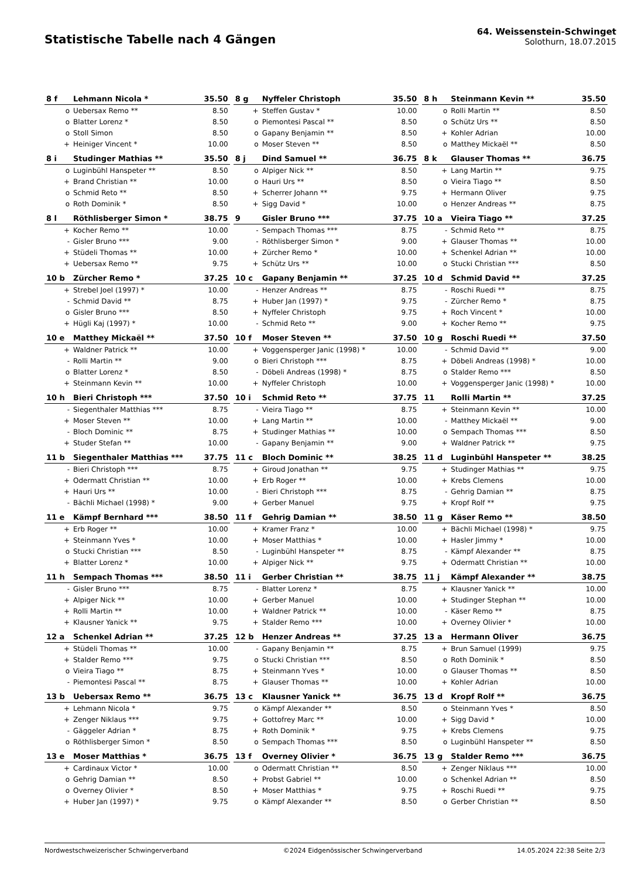Statistische Tabelle nach 4 Gängen
64. Weissenstein-Schwinget
Solothurn, 18.07.2015
| 8 f | Lehmann Nicola * | 35.50 |
| --- | --- | --- |
| o | Uebersax Remo ** | 8.50 |
| o | Blatter Lorenz * | 8.50 |
| o | Stoll Simon | 8.50 |
| + | Heiniger Vincent * | 10.00 |
| 8 g | Nyffeler Christoph | 35.50 |
| --- | --- | --- |
| + | Steffen Gustav * | 10.00 |
| o | Piemontesi Pascal ** | 8.50 |
| o | Gapany Benjamin ** | 8.50 |
| o | Moser Steven ** | 8.50 |
| 8 h | Steinmann Kevin ** | 35.50 |
| --- | --- | --- |
| o | Rolli Martin ** | 8.50 |
| o | Schütz Urs ** | 8.50 |
| + | Kohler Adrian | 10.00 |
| o | Matthey Mickaël ** | 8.50 |
| 8 i | Studinger Mathias ** | 35.50 |
| --- | --- | --- |
| o | Luginbühl Hanspeter ** | 8.50 |
| + | Brand Christian ** | 10.00 |
| o | Schmid Reto ** | 8.50 |
| o | Roth Dominik * | 8.50 |
| 8 j | Dind Samuel ** | 36.75 |
| --- | --- | --- |
| o | Alpiger Nick ** | 8.50 |
| o | Hauri Urs ** | 8.50 |
| + | Scherrer Johann ** | 9.75 |
| + | Sigg David * | 10.00 |
| 8 k | Glauser Thomas ** | 36.75 |
| --- | --- | --- |
| + | Lang Martin ** | 9.75 |
| o | Vieira Tiago ** | 8.50 |
| + | Hermann Oliver | 9.75 |
| o | Henzer Andreas ** | 8.75 |
| 8 l | Röthlisberger Simon * | 38.75 |
| --- | --- | --- |
| + | Kocher Remo ** | 10.00 |
| - | Gisler Bruno *** | 9.00 |
| + | Stüdeli Thomas ** | 10.00 |
| + | Uebersax Remo ** | 9.75 |
| 9 | Gisler Bruno *** | 37.75 |
| --- | --- | --- |
| - | Sempach Thomas *** | 8.75 |
| - | Röthlisberger Simon * | 9.00 |
| + | Zürcher Remo * | 10.00 |
| + | Schütz Urs ** | 10.00 |
| 10 a | Vieira Tiago ** | 37.25 |
| --- | --- | --- |
| - | Schmid Reto ** | 8.75 |
| + | Glauser Thomas ** | 10.00 |
| + | Schenkel Adrian ** | 10.00 |
| o | Stucki Christian *** | 8.50 |
| 10 b | Zürcher Remo * | 37.25 |
| --- | --- | --- |
| + | Strebel Joel (1997) * | 10.00 |
| - | Schmid David ** | 8.75 |
| o | Gisler Bruno *** | 8.50 |
| + | Hügli Kaj (1997) * | 10.00 |
| 10 c | Gapany Benjamin ** | 37.25 |
| --- | --- | --- |
| - | Henzer Andreas ** | 8.75 |
| + | Huber Jan (1997) * | 9.75 |
| + | Nyffeler Christoph | 9.75 |
| - | Schmid Reto ** | 9.00 |
| 10 d | Schmid David ** | 37.25 |
| --- | --- | --- |
| - | Roschi Ruedi ** | 8.75 |
| - | Zürcher Remo * | 8.75 |
| + | Roch Vincent * | 10.00 |
| + | Kocher Remo ** | 9.75 |
| 10 e | Matthey Mickaël ** | 37.50 |
| --- | --- | --- |
| + | Waldner Patrick ** | 10.00 |
| - | Rolli Martin ** | 9.00 |
| o | Blatter Lorenz * | 8.50 |
| + | Steinmann Kevin ** | 10.00 |
| 10 f | Moser Steven ** | 37.50 |
| --- | --- | --- |
| + | Voggensperger Janic (1998) * | 10.00 |
| o | Bieri Christoph *** | 8.75 |
| - | Döbeli Andreas (1998) * | 8.75 |
| + | Nyffeler Christoph | 10.00 |
| 10 g | Roschi Ruedi ** | 37.50 |
| --- | --- | --- |
| - | Schmid David ** | 9.00 |
| + | Döbeli Andreas (1998) * | 10.00 |
| o | Stalder Remo *** | 8.50 |
| + | Voggensperger Janic (1998) * | 10.00 |
| 10 h | Bieri Christoph *** | 37.50 |
| --- | --- | --- |
| - | Siegenthaler Matthias *** | 8.75 |
| + | Moser Steven ** | 10.00 |
| - | Bloch Dominic ** | 8.75 |
| + | Studer Stefan ** | 10.00 |
| 10 i | Schmid Reto ** | 37.75 |
| --- | --- | --- |
| - | Vieira Tiago ** | 8.75 |
| + | Lang Martin ** | 10.00 |
| + | Studinger Mathias ** | 10.00 |
| - | Gapany Benjamin ** | 9.00 |
| 11 | Rolli Martin ** | 37.25 |
| --- | --- | --- |
| + | Steinmann Kevin ** | 10.00 |
| - | Matthey Mickaël ** | 9.00 |
| o | Sempach Thomas *** | 8.50 |
| + | Waldner Patrick ** | 9.75 |
| 11 b | Siegenthaler Matthias *** | 37.75 |
| --- | --- | --- |
| - | Bieri Christoph *** | 8.75 |
| + | Odermatt Christian ** | 10.00 |
| + | Hauri Urs ** | 10.00 |
| - | Bächli Michael (1998) * | 9.00 |
| 11 c | Bloch Dominic ** | 38.25 |
| --- | --- | --- |
| + | Giroud Jonathan ** | 9.75 |
| + | Erb Roger ** | 10.00 |
| - | Bieri Christoph *** | 8.75 |
| + | Gerber Manuel | 9.75 |
| 11 d | Luginbühl Hanspeter ** | 38.25 |
| --- | --- | --- |
| + | Studinger Mathias ** | 9.75 |
| + | Krebs Clemens | 10.00 |
| - | Gehrig Damian ** | 8.75 |
| + | Kropf Rolf ** | 9.75 |
| 11 e | Kämpf Bernhard *** | 38.50 |
| --- | --- | --- |
| + | Erb Roger ** | 10.00 |
| + | Steinmann Yves * | 10.00 |
| o | Stucki Christian *** | 8.50 |
| + | Blatter Lorenz * | 10.00 |
| 11 f | Gehrig Damian ** | 38.50 |
| --- | --- | --- |
| + | Kramer Franz * | 10.00 |
| + | Moser Matthias * | 10.00 |
| - | Luginbühl Hanspeter ** | 8.75 |
| + | Alpiger Nick ** | 9.75 |
| 11 g | Käser Remo ** | 38.50 |
| --- | --- | --- |
| + | Bächli Michael (1998) * | 9.75 |
| + | Hasler Jimmy * | 10.00 |
| - | Kämpf Alexander ** | 8.75 |
| + | Odermatt Christian ** | 10.00 |
| 11 h | Sempach Thomas *** | 38.50 |
| --- | --- | --- |
| - | Gisler Bruno *** | 8.75 |
| + | Alpiger Nick ** | 10.00 |
| + | Rolli Martin ** | 10.00 |
| + | Klausner Yanick ** | 9.75 |
| 11 i | Gerber Christian ** | 38.75 |
| --- | --- | --- |
| - | Blatter Lorenz * | 8.75 |
| + | Gerber Manuel | 10.00 |
| + | Waldner Patrick ** | 10.00 |
| + | Stalder Remo *** | 10.00 |
| 11 j | Kämpf Alexander ** | 38.75 |
| --- | --- | --- |
| + | Klausner Yanick ** | 10.00 |
| + | Studinger Stephan ** | 10.00 |
| - | Käser Remo ** | 8.75 |
| + | Overney Olivier * | 10.00 |
| 12 a | Schenkel Adrian ** | 37.25 |
| --- | --- | --- |
| + | Stüdeli Thomas ** | 10.00 |
| + | Stalder Remo *** | 9.75 |
| o | Vieira Tiago ** | 8.75 |
| - | Piemontesi Pascal ** | 8.75 |
| 12 b | Henzer Andreas ** | 37.25 |
| --- | --- | --- |
| - | Gapany Benjamin ** | 8.75 |
| o | Stucki Christian *** | 8.50 |
| + | Steinmann Yves * | 10.00 |
| + | Glauser Thomas ** | 10.00 |
| 13 a | Hermann Oliver | 36.75 |
| --- | --- | --- |
| + | Brun Samuel (1999) | 9.75 |
| o | Roth Dominik * | 8.50 |
| o | Glauser Thomas ** | 8.50 |
| + | Kohler Adrian | 10.00 |
| 13 b | Uebersax Remo ** | 36.75 |
| --- | --- | --- |
| + | Lehmann Nicola * | 9.75 |
| + | Zenger Niklaus *** | 9.75 |
| - | Gäggeler Adrian * | 8.75 |
| o | Röthlisberger Simon * | 8.50 |
| 13 c | Klausner Yanick ** | 36.75 |
| --- | --- | --- |
| o | Kämpf Alexander ** | 8.50 |
| + | Gottofrey Marc ** | 10.00 |
| + | Roth Dominik * | 9.75 |
| o | Sempach Thomas *** | 8.50 |
| 13 d | Kropf Rolf ** | 36.75 |
| --- | --- | --- |
| o | Steinmann Yves * | 8.50 |
| + | Sigg David * | 10.00 |
| + | Krebs Clemens | 9.75 |
| o | Luginbühl Hanspeter ** | 8.50 |
| 13 e | Moser Matthias * | 36.75 |
| --- | --- | --- |
| + | Cardinaux Victor * | 10.00 |
| o | Gehrig Damian ** | 8.50 |
| o | Overney Olivier * | 8.50 |
| + | Huber Jan (1997) * | 9.75 |
| 13 f | Overney Olivier * | 36.75 |
| --- | --- | --- |
| o | Odermatt Christian ** | 8.50 |
| + | Probst Gabriel ** | 10.00 |
| + | Moser Matthias * | 9.75 |
| o | Kämpf Alexander ** | 8.50 |
| 13 g | Stalder Remo *** | 36.75 |
| --- | --- | --- |
| + | Zenger Niklaus *** | 10.00 |
| o | Schenkel Adrian ** | 8.50 |
| + | Roschi Ruedi ** | 9.75 |
| o | Gerber Christian ** | 8.50 |
Nordwestschweizerischer Schwingerverband ©2024 Eidgenössischer Schwingerverband 14.05.2024 22:38 Seite 2/3